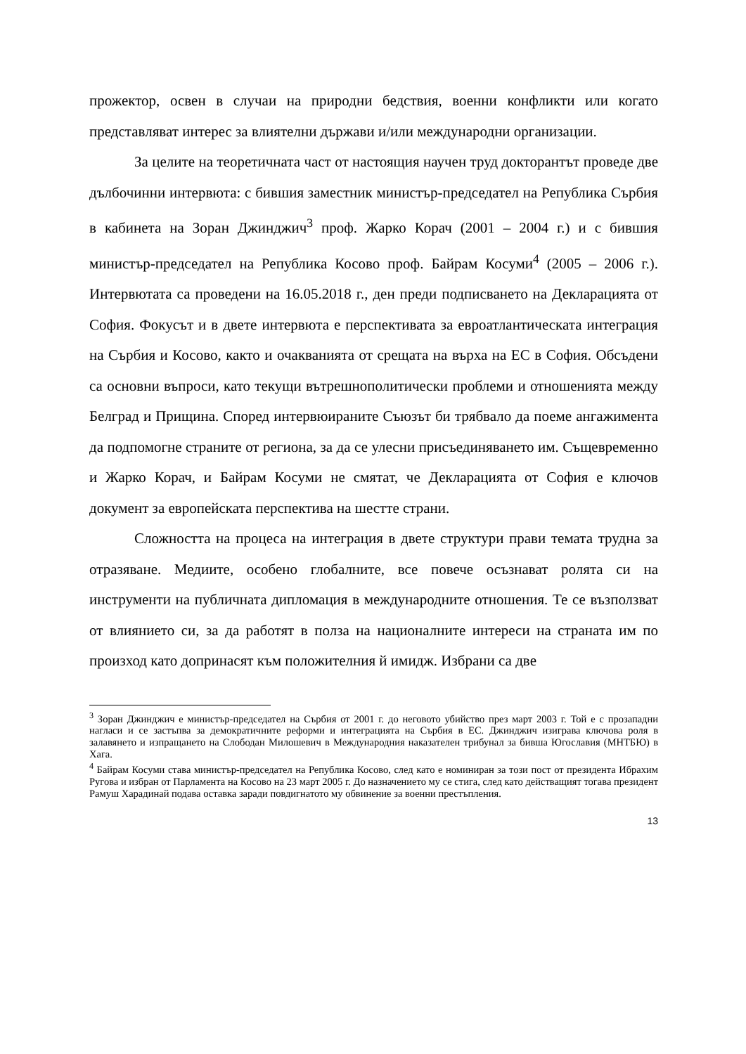прожектор, освен в случаи на природни бедствия, военни конфликти или когато представляват интерес за влиятелни държави и/или международни организации.
За целите на теоретичната част от настоящия научен труд докторантът проведе две дълбочинни интервюта: с бившия заместник министър-председател на Република Сърбия в кабинета на Зоран Джинджич<sup>3</sup> проф. Жарко Корач (2001 – 2004 г.) и с бившия министър-председател на Република Косово проф. Байрам Косуми<sup>4</sup> (2005 – 2006 г.). Интервютата са проведени на 16.05.2018 г., ден преди подписването на Декларацията от София. Фокусът и в двете интервюта е перспективата за евроатлантическата интеграция на Сърбия и Косово, както и очакванията от срещата на върха на ЕС в София. Обсъдени са основни въпроси, като текущи вътрешнополитически проблеми и отношенията между Белград и Прищина. Според интервюираните Съюзът би трябвало да поеме ангажимента да подпомогне страните от региона, за да се улесни присъединяването им. Същевременно и Жарко Корач, и Байрам Косуми не смятат, че Декларацията от София е ключов документ за европейската перспектива на шестте страни.
Сложността на процеса на интеграция в двете структури прави темата трудна за отразяване. Медиите, особено глобалните, все повече осъзнават ролята си на инструменти на публичната дипломация в международните отношения. Те се възползват от влиянието си, за да работят в полза на националните интереси на страната им по произход като допринасят към положителния й имидж. Избрани са две
<sup>3</sup> Зоран Джинджич е министър-председател на Сърбия от 2001 г. до неговото убийство през март 2003 г. Той е с прозападни нагласи и се застъпва за демократичните реформи и интеграцията на Сърбия в ЕС. Джинджич изиграва ключова роля в залавянето и изпращането на Слободан Милошевич в Международния наказателен трибунал за бивша Югославия (МНТБЮ) в Хага.
<sup>4</sup> Байрам Косуми става министър-председател на Република Косово, след като е номиниран за този пост от президента Ибрахим Ругова и избран от Парламента на Косово на 23 март 2005 г. До назначението му се стига, след като действащият тогава президент Рамуш Харадинай подава оставка заради повдигнатото му обвинение за военни престъпления.
13